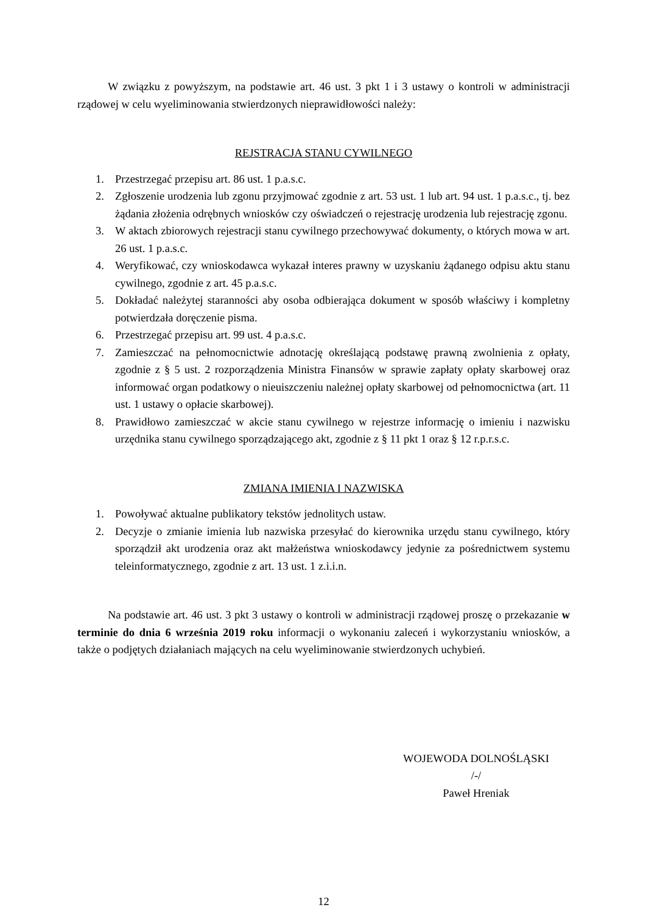W związku z powyższym, na podstawie art. 46 ust. 3 pkt 1 i 3 ustawy o kontroli w administracji rządowej w celu wyeliminowania stwierdzonych nieprawidłowości należy:
REJSTRACJA STANU CYWILNEGO
1. Przestrzegać przepisu art. 86 ust. 1 p.a.s.c.
2. Zgłoszenie urodzenia lub zgonu przyjmować zgodnie z art. 53 ust. 1 lub art. 94 ust. 1 p.a.s.c., tj. bez żądania złożenia odrębnych wniosków czy oświadczeń o rejestrację urodzenia lub rejestrację zgonu.
3. W aktach zbiorowych rejestracji stanu cywilnego przechowywać dokumenty, o których mowa w art. 26 ust. 1 p.a.s.c.
4. Weryfikować, czy wnioskodawca wykazał interes prawny w uzyskaniu żądanego odpisu aktu stanu cywilnego, zgodnie z art. 45 p.a.s.c.
5. Dokładać należytej staranności aby osoba odbierająca dokument w sposób właściwy i kompletny potwierdzała doręczenie pisma.
6. Przestrzegać przepisu art. 99 ust. 4 p.a.s.c.
7. Zamieszczać na pełnomocnictwie adnotację określającą podstawę prawną zwolnienia z opłaty, zgodnie z § 5 ust. 2 rozporządzenia Ministra Finansów w sprawie zapłaty opłaty skarbowej oraz informować organ podatkowy o nieuiszczeniu należnej opłaty skarbowej od pełnomocnictwa (art. 11 ust. 1 ustawy o opłacie skarbowej).
8. Prawidłowo zamieszczać w akcie stanu cywilnego w rejestrze informację o imieniu i nazwisku urzędnika stanu cywilnego sporządzającego akt, zgodnie z § 11 pkt 1 oraz § 12 r.p.r.s.c.
ZMIANA IMIENIA I NAZWISKA
1. Powoływać aktualne publikatory tekstów jednolitych ustaw.
2. Decyzje o zmianie imienia lub nazwiska przesyłać do kierownika urzędu stanu cywilnego, który sporządził akt urodzenia oraz akt małżeństwa wnioskodawcy jedynie za pośrednictwem systemu teleinformatycznego, zgodnie z art. 13 ust. 1 z.i.i.n.
Na podstawie art. 46 ust. 3 pkt 3 ustawy o kontroli w administracji rządowej proszę o przekazanie w terminie do dnia 6 września 2019 roku informacji o wykonaniu zaleceń i wykorzystaniu wniosków, a także o podjętych działaniach mających na celu wyeliminowanie stwierdzonych uchybień.
WOJEWODA DOLNOŚLĄSKI
/-/
Paweł Hreniak
12